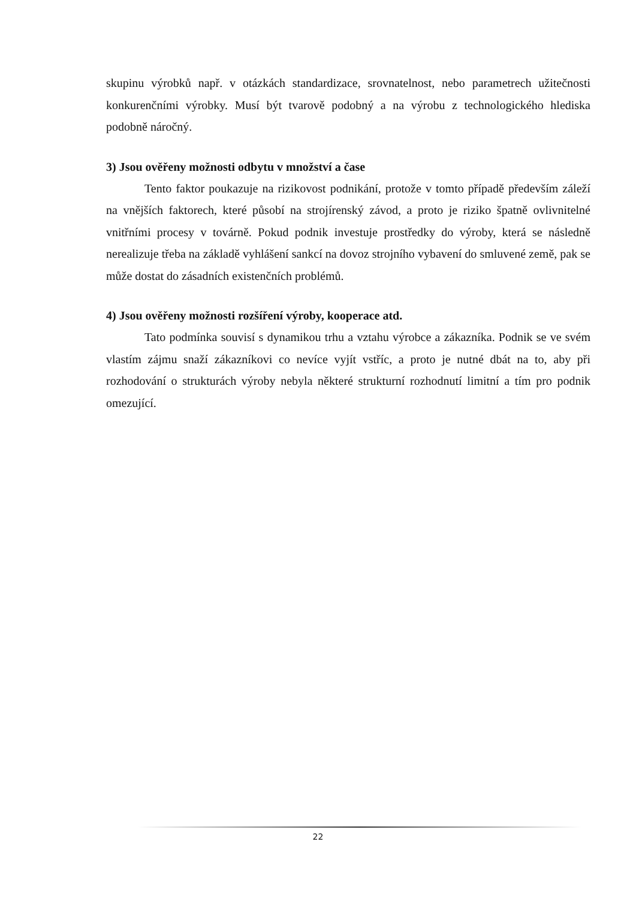skupinu výrobků např. v otázkách standardizace, srovnatelnost, nebo parametrech užitečnosti konkurenčními výrobky. Musí být tvarově podobný a na výrobu z technologického hlediska podobně náročný.
3) Jsou ověřeny možnosti odbytu v množství a čase
Tento faktor poukazuje na rizikovost podnikání, protože v tomto případě především záleží na vnějších faktorech, které působí na strojírenský závod, a proto je riziko špatně ovlivnitelné vnitřními procesy v továrně. Pokud podnik investuje prostředky do výroby, která se následně nerealizuje třeba na základě vyhlášení sankcí na dovoz strojního vybavení do smluvené země, pak se může dostat do zásadních existenčních problémů.
4) Jsou ověřeny možnosti rozšíření výroby, kooperace atd.
Tato podmínka souvisí s dynamikou trhu a vztahu výrobce a zákazníka. Podnik se ve svém vlastím zájmu snaží zákazníkovi co nevíce vyjít vstříc, a proto je nutné dbát na to, aby při rozhodování o strukturách výroby nebyla některé strukturní rozhodnutí limitní a tím pro podnik omezující.
22